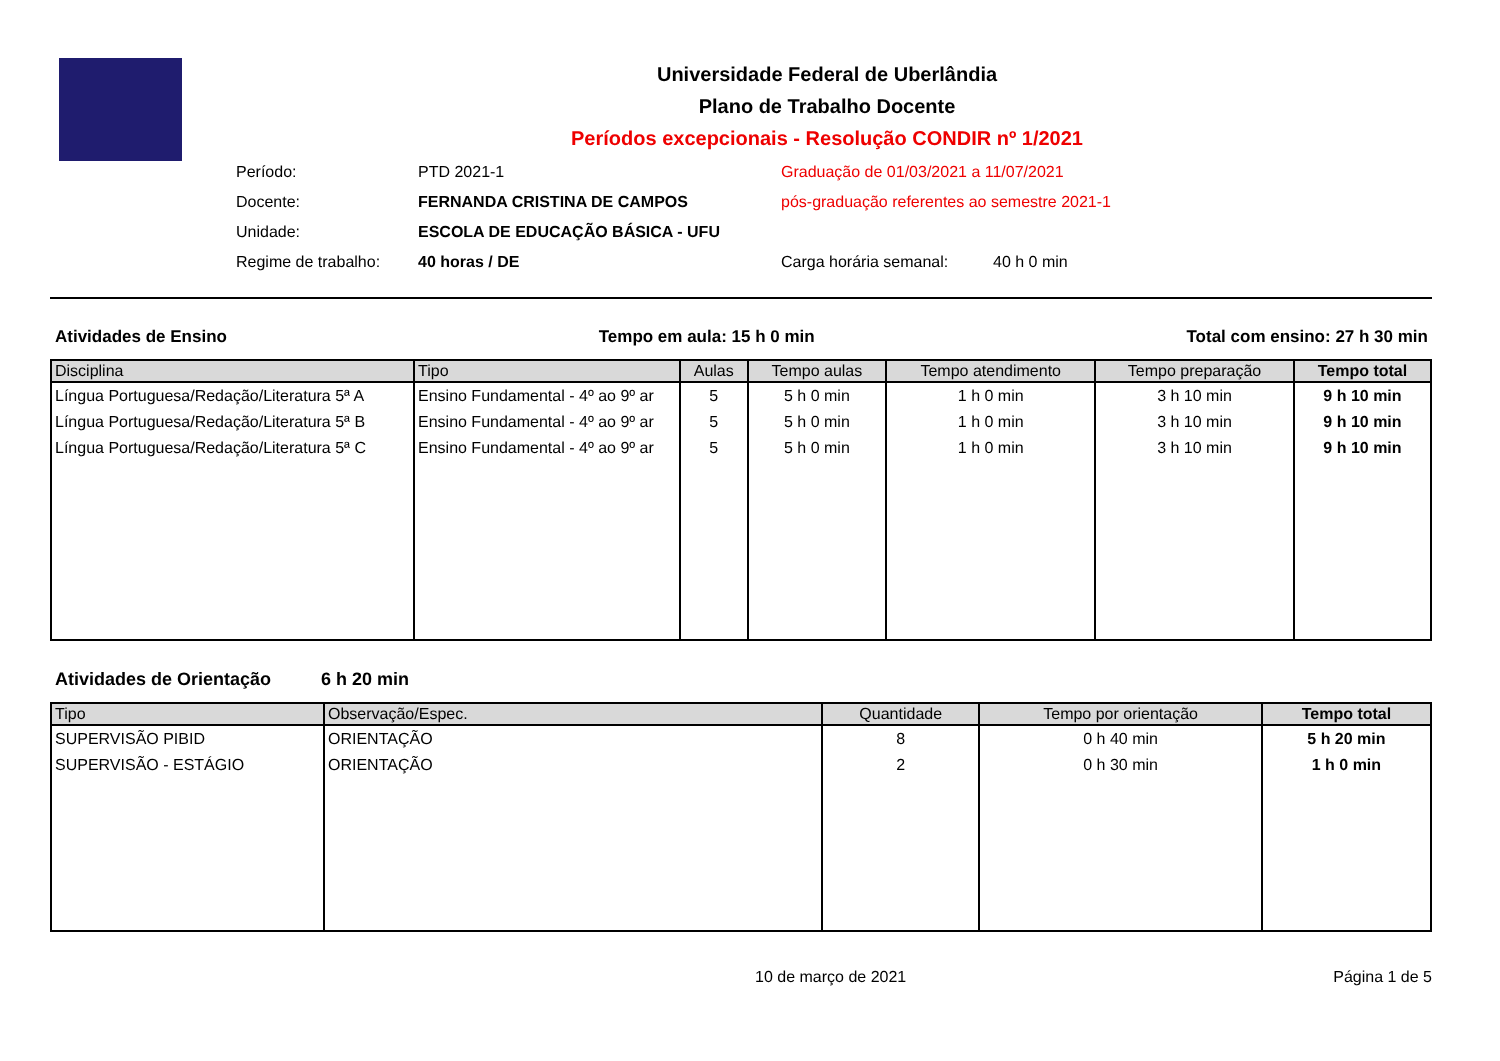Universidade Federal de Uberlândia
Plano de Trabalho Docente
Períodos excepcionais - Resolução CONDIR nº 1/2021
Período:
PTD 2021-1
Graduação de 01/03/2021 a 11/07/2021
Docente:
FERNANDA CRISTINA DE CAMPOS
pós-graduação referentes ao semestre 2021-1
Unidade:
ESCOLA DE EDUCAÇÃO BÁSICA - UFU
Regime de trabalho:
40 horas / DE
Carga horária semanal:
40 h 0 min
Atividades de Ensino Tempo em aula: 15 h 0 min Total com ensino: 27 h 30 min
| Disciplina | Tipo | Aulas | Tempo aulas | Tempo atendimento | Tempo preparação | Tempo total |
| --- | --- | --- | --- | --- | --- | --- |
| Língua Portuguesa/Redação/Literatura 5ª A | Ensino Fundamental - 4º ao 9º ar | 5 | 5 h 0 min | 1 h 0 min | 3 h 10 min | 9 h 10 min |
| Língua Portuguesa/Redação/Literatura 5ª B | Ensino Fundamental - 4º ao 9º ar | 5 | 5 h 0 min | 1 h 0 min | 3 h 10 min | 9 h 10 min |
| Língua Portuguesa/Redação/Literatura 5ª C | Ensino Fundamental - 4º ao 9º ar | 5 | 5 h 0 min | 1 h 0 min | 3 h 10 min | 9 h 10 min |
Atividades de Orientação 6 h 20 min
| Tipo | Observação/Espec. | Quantidade | Tempo por orientação | Tempo total |
| --- | --- | --- | --- | --- |
| SUPERVISÃO PIBID | ORIENTAÇÃO | 8 | 0 h 40 min | 5 h 20 min |
| SUPERVISÃO - ESTÁGIO | ORIENTAÇÃO | 2 | 0 h 30 min | 1 h 0 min |
10 de março de 2021 Página 1 de 5